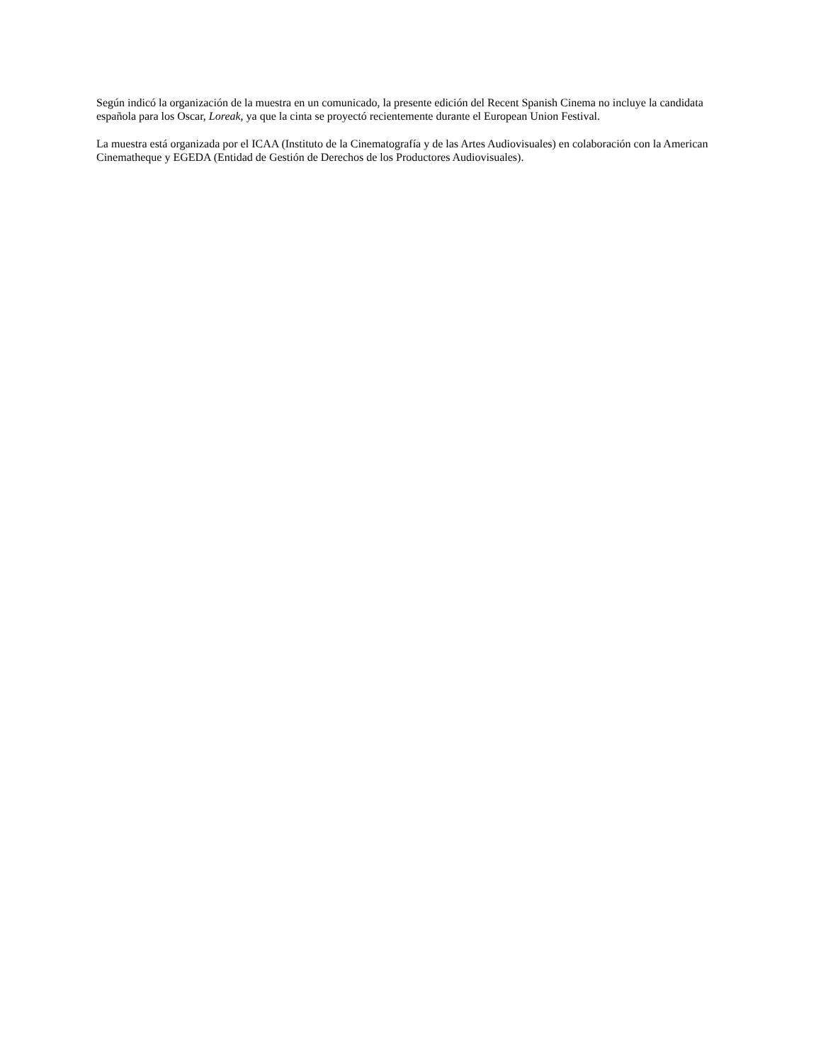Según indicó la organización de la muestra en un comunicado, la presente edición del Recent Spanish Cinema no incluye la candidata española para los Oscar, Loreak, ya que la cinta se proyectó recientemente durante el European Union Festival.
La muestra está organizada por el ICAA (Instituto de la Cinematografía y de las Artes Audiovisuales) en colaboración con la American Cinematheque y EGEDA (Entidad de Gestión de Derechos de los Productores Audiovisuales).